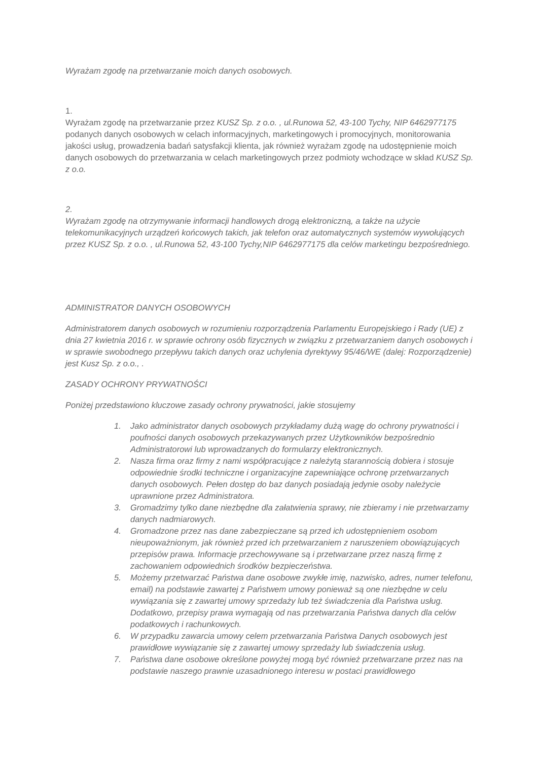Wyrażam zgodę na przetwarzanie moich danych osobowych.
1.
Wyrażam zgodę na przetwarzanie przez KUSZ Sp. z o.o. , ul.Runowa 52, 43-100 Tychy, NIP 6462977175 podanych danych osobowych w celach informacyjnych, marketingowych i promocyjnych, monitorowania jakości usług, prowadzenia badań satysfakcji klienta, jak również wyrażam zgodę na udostępnienie moich danych osobowych do przetwarzania w celach marketingowych przez podmioty wchodzące w skład KUSZ Sp. z o.o.
2.
Wyrażam zgodę na otrzymywanie informacji handlowych drogą elektroniczną, a także na użycie telekomunikacyjnych urządzeń końcowych takich, jak telefon oraz automatycznych systemów wywołujących przez KUSZ Sp. z o.o. , ul.Runowa 52, 43-100 Tychy,NIP 6462977175 dla celów marketingu bezpośredniego.
ADMINISTRATOR DANYCH OSOBOWYCH
Administratorem danych osobowych w rozumieniu rozporządzenia Parlamentu Europejskiego i Rady (UE) z dnia 27 kwietnia 2016 r. w sprawie ochrony osób fizycznych w związku z przetwarzaniem danych osobowych i w sprawie swobodnego przepływu takich danych oraz uchylenia dyrektywy 95/46/WE (dalej: Rozporządzenie) jest Kusz Sp. z o.o., .
ZASADY OCHRONY PRYWATNOŚCI
Poniżej przedstawiono kluczowe zasady ochrony prywatności, jakie stosujemy
1. Jako administrator danych osobowych przykładamy dużą wagę do ochrony prywatności i poufności danych osobowych przekazywanych przez Użytkowników bezpośrednio Administratorowi lub wprowadzanych do formularzy elektronicznych.
2. Nasza firma oraz firmy z nami współpracujące z należytą starannością dobiera i stosuje odpowiednie środki techniczne i organizacyjne zapewniające ochronę przetwarzanych danych osobowych. Pełen dostęp do baz danych posiadają jedynie osoby należycie uprawnione przez Administratora.
3. Gromadzimy tylko dane niezbędne dla załatwienia sprawy, nie zbieramy i nie przetwarzamy danych nadmiarowych.
4. Gromadzone przez nas dane zabezpieczane są przed ich udostępnieniem osobom nieupoważnionym, jak również przed ich przetwarzaniem z naruszeniem obowiązujących przepisów prawa. Informacje przechowywane są i przetwarzane przez naszą firmę z zachowaniem odpowiednich środków bezpieczeństwa.
5. Możemy przetwarzać Państwa dane osobowe zwykłe imię, nazwisko, adres, numer telefonu, email) na podstawie zawartej z Państwem umowy ponieważ są one niezbędne w celu wywiązania się z zawartej umowy sprzedaży lub też świadczenia dla Państwa usług. Dodatkowo, przepisy prawa wymagają od nas przetwarzania Państwa danych dla celów podatkowych i rachunkowych.
6. W przypadku zawarcia umowy celem przetwarzania Państwa Danych osobowych jest prawidłowe wywiązanie się z zawartej umowy sprzedaży lub świadczenia usług.
7. Państwa dane osobowe określone powyżej mogą być również przetwarzane przez nas na podstawie naszego prawnie uzasadnionego interesu w postaci prawidłowego